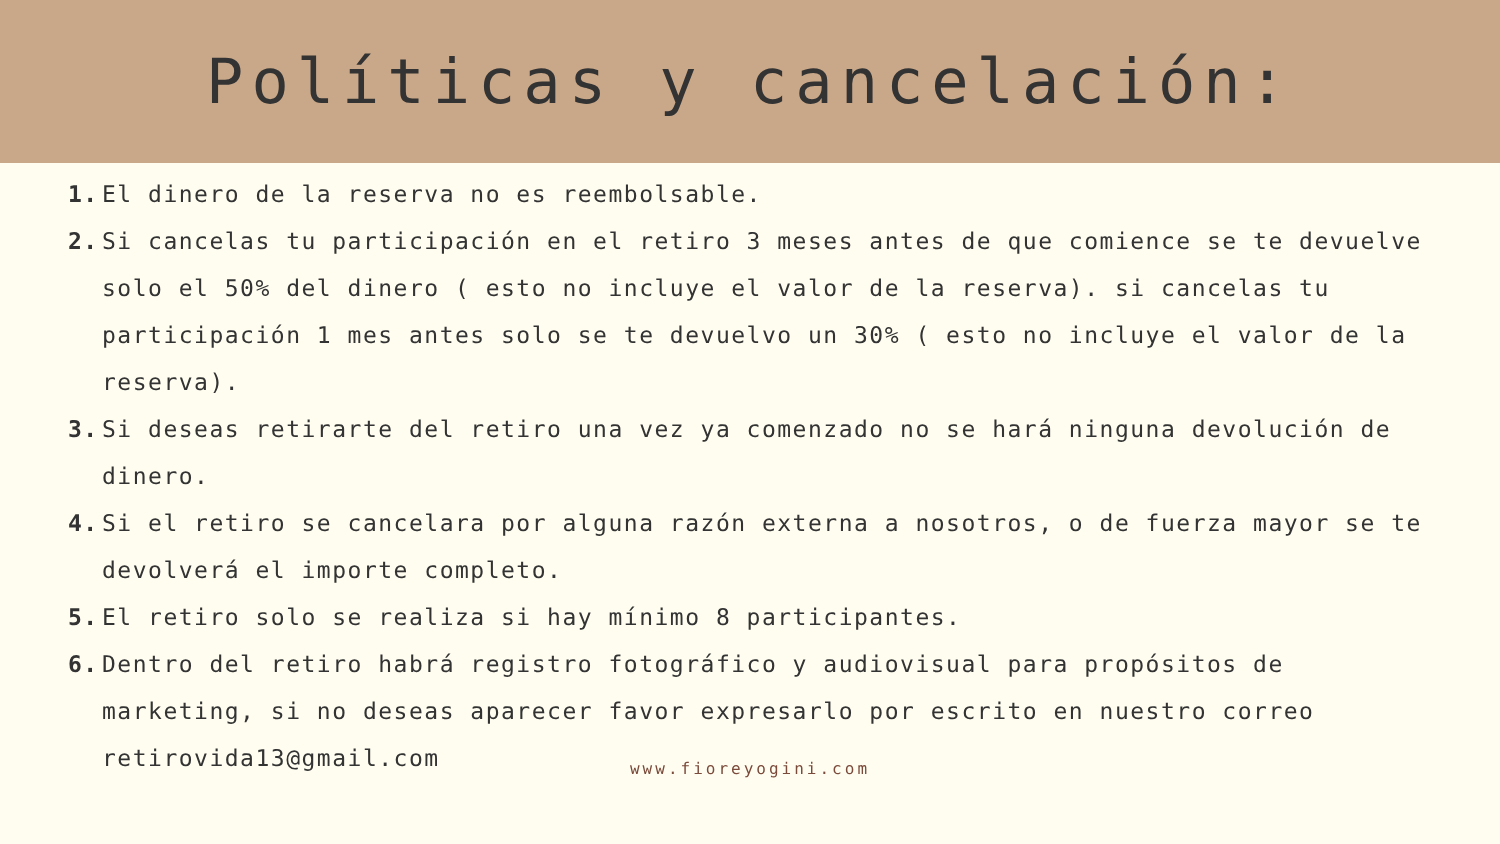Políticas y cancelación:
1. El dinero de la reserva no es reembolsable.
2. Si cancelas tu participación en el retiro 3 meses antes de que comience se te devuelve solo el 50% del dinero ( esto no incluye el valor de la reserva). si cancelas tu participación 1 mes antes solo se te devuelvo un 30% ( esto no incluye el valor de la reserva).
3. Si deseas retirarte del retiro una vez ya comenzado no se hará ninguna devolución de dinero.
4. Si el retiro se cancelara por alguna razón externa a nosotros, o de fuerza mayor se te devolverá el importe completo.
5. El retiro solo se realiza si hay mínimo 8 participantes.
6. Dentro del retiro habrá registro fotográfico y audiovisual para propósitos de marketing, si no deseas aparecer favor expresarlo por escrito en nuestro correo retirovida13@gmail.com
www.fioreyogini.com